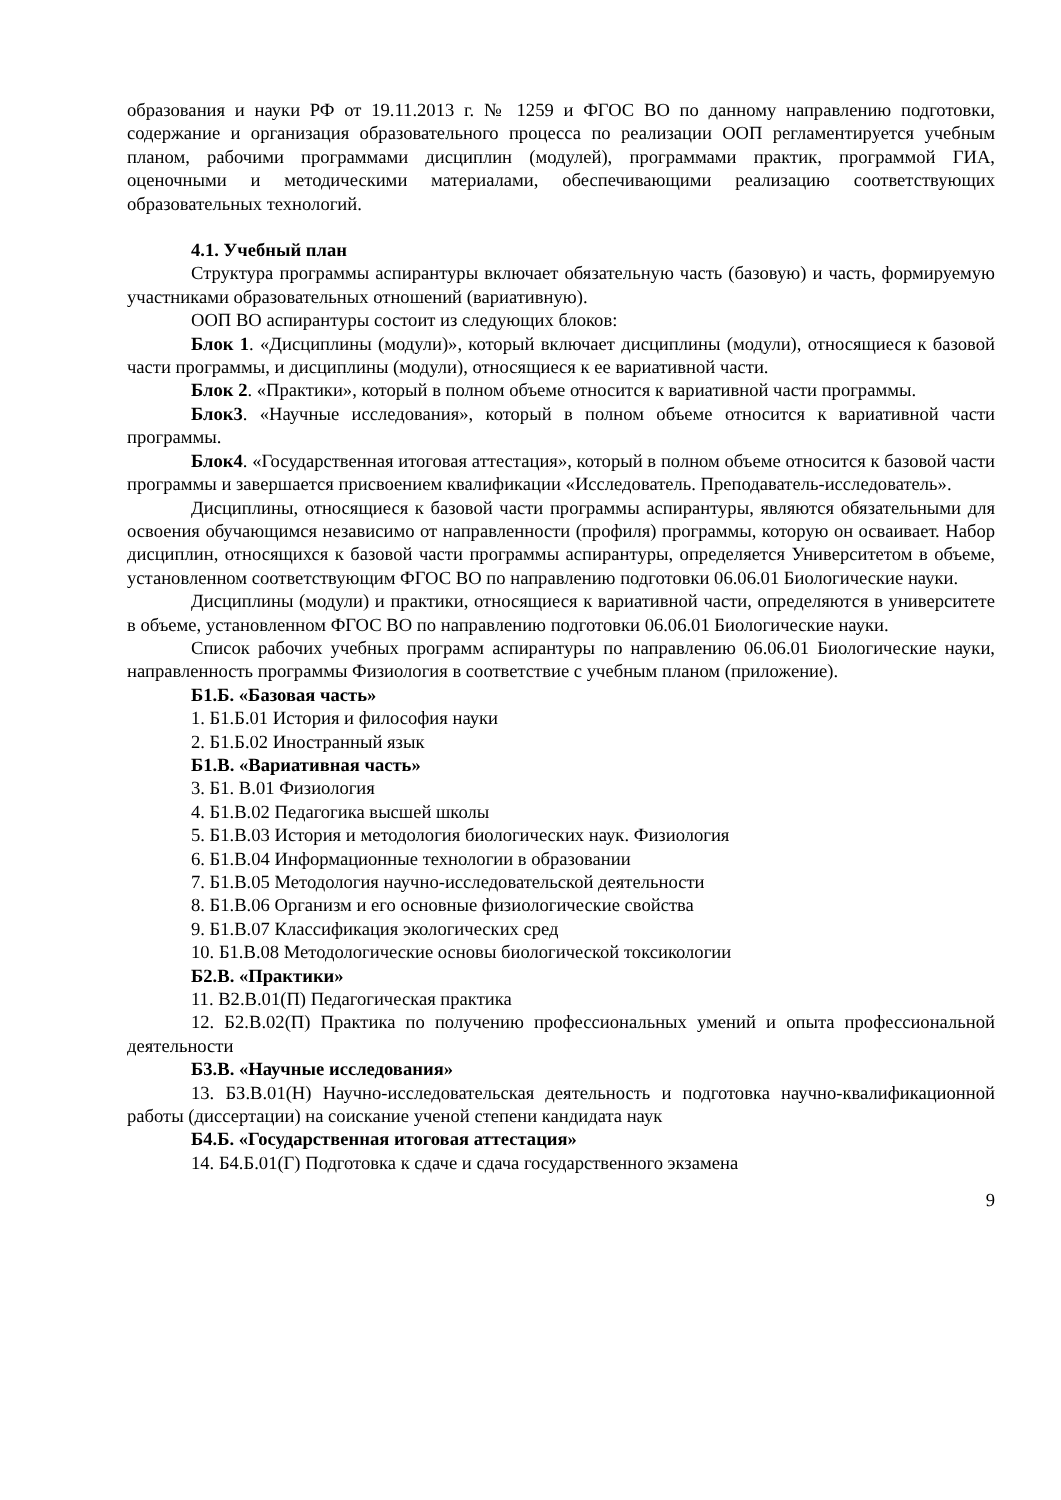образования и науки РФ от 19.11.2013 г. № 1259 и ФГОС ВО по данному направлению подготовки, содержание и организация образовательного процесса по реализации ООП регламентируется учебным планом, рабочими программами дисциплин (модулей), программами практик, программой ГИА, оценочными и методическими материалами, обеспечивающими реализацию соответствующих образовательных технологий.
4.1. Учебный план
Структура программы аспирантуры включает обязательную часть (базовую) и часть, формируемую участниками образовательных отношений (вариативную).
ООП ВО аспирантуры состоит из следующих блоков:
Блок 1. «Дисциплины (модули)», который включает дисциплины (модули), относящиеся к базовой части программы, и дисциплины (модули), относящиеся к ее вариативной части.
Блок 2. «Практики», который в полном объеме относится к вариативной части программы.
Блок3. «Научные исследования», который в полном объеме относится к вариативной части программы.
Блок4. «Государственная итоговая аттестация», который в полном объеме относится к базовой части программы и завершается присвоением квалификации «Исследователь. Преподаватель-исследователь».
Дисциплины, относящиеся к базовой части программы аспирантуры, являются обязательными для освоения обучающимся независимо от направленности (профиля) программы, которую он осваивает. Набор дисциплин, относящихся к базовой части программы аспирантуры, определяется Университетом в объеме, установленном соответствующим ФГОС ВО по направлению подготовки 06.06.01 Биологические науки.
Дисциплины (модули) и практики, относящиеся к вариативной части, определяются в университете в объеме, установленном ФГОС ВО по направлению подготовки 06.06.01 Биологические науки.
Список рабочих учебных программ аспирантуры по направлению 06.06.01 Биологические науки, направленность программы Физиология в соответствие с учебным планом (приложение).
Б1.Б. «Базовая часть»
1. Б1.Б.01 История и философия науки
2. Б1.Б.02 Иностранный язык
Б1.В. «Вариативная часть»
3. Б1. В.01 Физиология
4. Б1.В.02 Педагогика высшей школы
5. Б1.В.03 История и методология биологических наук. Физиология
6. Б1.В.04 Информационные технологии в образовании
7. Б1.В.05 Методология научно-исследовательской деятельности
8. Б1.В.06 Организм и его основные физиологические свойства
9. Б1.В.07 Классификация экологических сред
10. Б1.В.08 Методологические основы биологической токсикологии
Б2.В. «Практики»
11. В2.В.01(П) Педагогическая практика
12. Б2.В.02(П) Практика по получению профессиональных умений и опыта профессиональной деятельности
Б3.В. «Научные исследования»
13. БЗ.В.01(Н) Научно-исследовательская деятельность и подготовка научно-квалификационной работы (диссертации) на соискание ученой степени кандидата наук
Б4.Б. «Государственная итоговая аттестация»
14. Б4.Б.01(Г) Подготовка к сдаче и сдача государственного экзамена
9